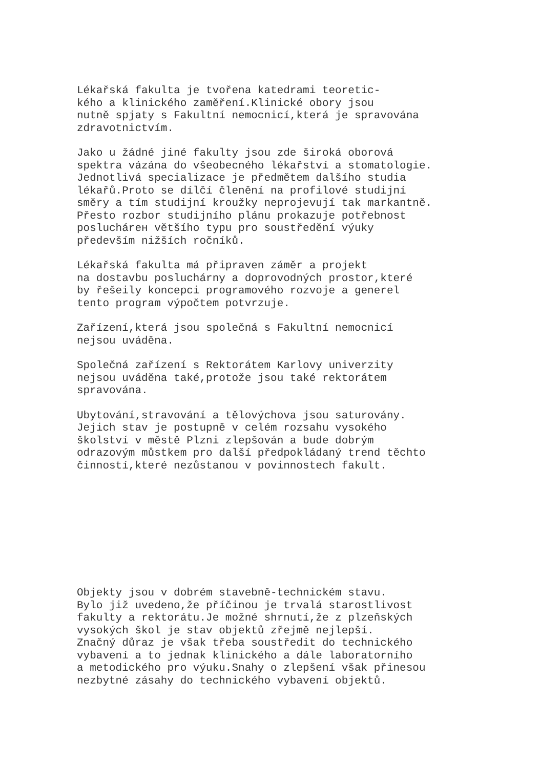Lékařská fakulta je tvořena katedrami teoretic- kého a klinického zaměření.Klinické obory jsou nutně spjaty s Fakultní nemocnicí,která je spravována zdravotnictvím.
Jako u žádné jiné fakulty jsou zde široká oborová spektra vázána do všeobecného lékařství a stomatologie. Jednotlivá specializace je předmětem dalšího studia lékařů.Proto se dílčí členění na profilové studijní směry a tím studijní kroužky neprojevují tak markantně. Přesto rozbor studijního plánu prokazuje potřebnost posluchárен většího typu pro soustředění výuky především nižších ročníků.
Lékařská fakulta má připraven záměr a projekt na dostavbu posluchárny a doprovodných prostor,které by řešeily koncepci programového rozvoje a generel tento program výpočtem potvrzuje.
Zařízení,která jsou společná s Fakultní nemocnicí nejsou uváděna.
Společná zařízení s Rektorátem Karlovy univerzity nejsou uváděna také,protože jsou také rektorátem spravována.
Ubytování,stravování a tělovýchova jsou saturovány. Jejich stav je postupně v celém rozsahu vysokého školství v městě Plzni zlepšován a bude dobrým odrazovým můstkem pro další předpokládaný trend těchto činností,které nezůstanou v povinnostech fakult.
Objekty jsou v dobrém stavebně-technickém stavu. Bylo již uvedeno,že příčinou je trvalá starostlivost fakulty a rektorátu.Je možné shrnutí,že z plzeňských vysokých škol je stav objektů zřejmě nejlepší. Značný důraz je však třeba soustředit do technického vybavení a to jednak klinického a dále laboratorního a metodického pro výuku.Snahy o zlepšení však přinesou nezbytné zásahy do technického vybavení objektů.